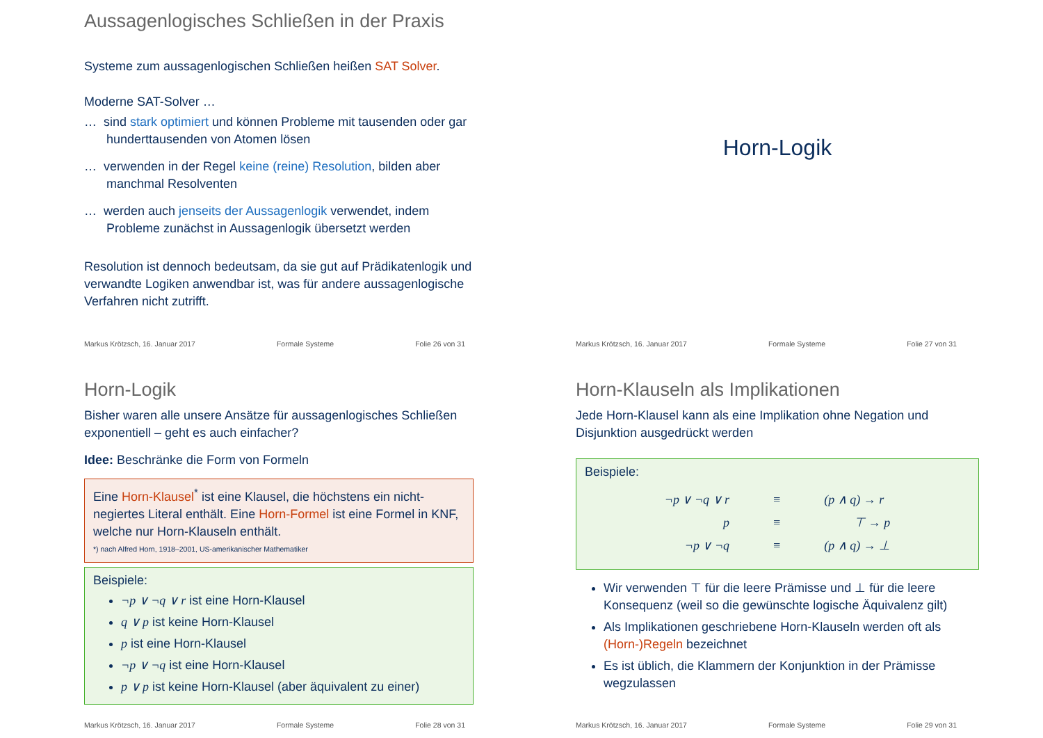Aussagenlogisches Schließen in der Praxis
Systeme zum aussagenlogischen Schließen heißen SAT Solver.
Moderne SAT-Solver …
… sind stark optimiert und können Probleme mit tausenden oder gar hunderttausenden von Atomen lösen
… verwenden in der Regel keine (reine) Resolution, bilden aber manchmal Resolventen
… werden auch jenseits der Aussagenlogik verwendet, indem Probleme zunächst in Aussagenlogik übersetzt werden
Resolution ist dennoch bedeutsam, da sie gut auf Prädikatenlogik und verwandte Logiken anwendbar ist, was für andere aussagenlogische Verfahren nicht zutrifft.
Markus Krötzsch, 16. Januar 2017 Formale Systeme Folie 26 von 31
Horn-Logik
Markus Krötzsch, 16. Januar 2017 Formale Systeme Folie 27 von 31
Horn-Logik
Bisher waren alle unsere Ansätze für aussagenlogisches Schließen exponentiell – geht es auch einfacher?
Idee: Beschränke die Form von Formeln
Eine Horn-Klausel<sup>*</sup> ist eine Klausel, die höchstens ein nicht-negiertes Literal enthält. Eine Horn-Formel ist eine Formel in KNF, welche nur Horn-Klauseln enthält.
*) nach Alfred Horn, 1918–2001, US-amerikanischer Mathematiker
Beispiele:
¬p ∨ ¬q ∨ r ist eine Horn-Klausel
q ∨ p ist keine Horn-Klausel
p ist eine Horn-Klausel
¬p ∨ ¬q ist eine Horn-Klausel
p ∨ p ist keine Horn-Klausel (aber äquivalent zu einer)
Markus Krötzsch, 16. Januar 2017 Formale Systeme Folie 28 von 31
Horn-Klauseln als Implikationen
Jede Horn-Klausel kann als eine Implikation ohne Negation und Disjunktion ausgedrückt werden
Beispiele:
| ¬p ∨ ¬q ∨ r | ≡ | (p ∧ q) → r |
| p | ≡ | ⊤ → p |
| ¬p ∨ ¬q | ≡ | (p ∧ q) → ⊥ |
Wir verwenden ⊤ für die leere Prämisse und ⊥ für die leere Konsequenz (weil so die gewünschte logische Äquivalenz gilt)
Als Implikationen geschriebene Horn-Klauseln werden oft als (Horn-)Regeln bezeichnet
Es ist üblich, die Klammern der Konjunktion in der Prämisse wegzulassen
Markus Krötzsch, 16. Januar 2017 Formale Systeme Folie 29 von 31